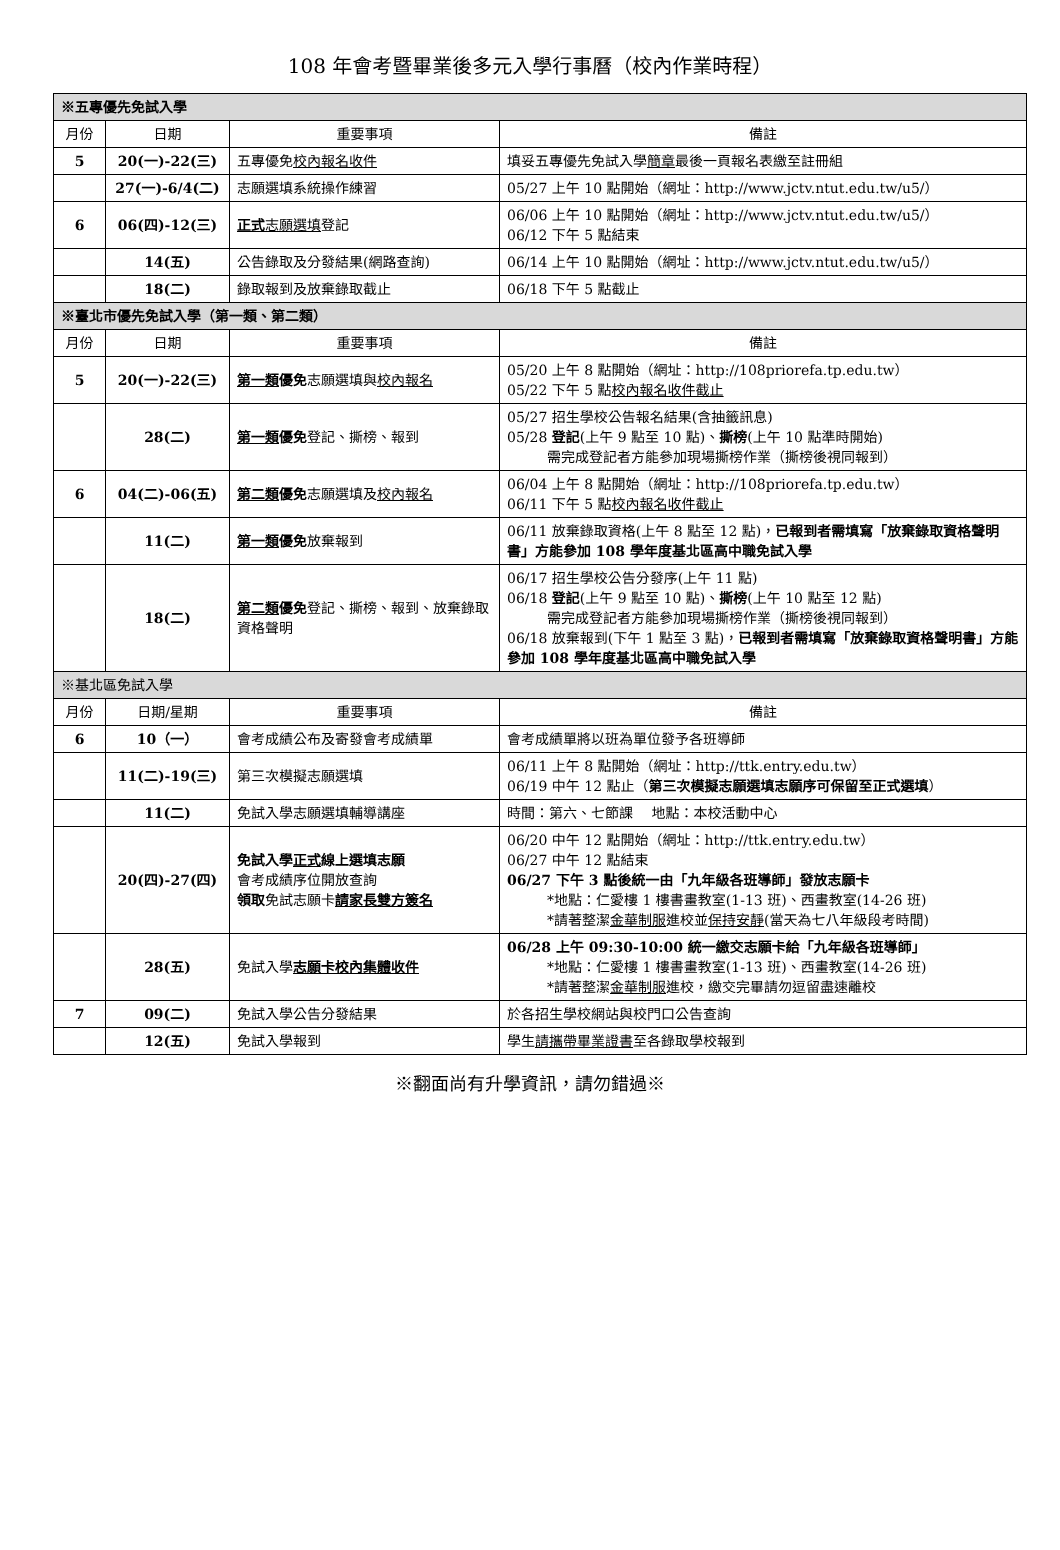108 年會考暨畢業後多元入學行事曆（校內作業時程）
| ※五專優先免試入學 | | | |
| 月份 | 日期 | 重要事項 | 備註 |
| 5 | 20(一)-22(三) | 五專優免 校內報名收件 | 填妥五專優先免試入學 簡章 最後一頁報名表繳至註冊組 |
| | 27(一)-6/4(二) | 志願選填系統操作練習 | 05/27 上午 10 點開始（網址：http://www.jctv.ntut.edu.tw/u5/） |
| 6 | 06(四)-12(三) | 正式 志願選填 登記 | 06/06 上午 10 點開始（網址：http://www.jctv.ntut.edu.tw/u5/） 06/12 下午 5 點結束 |
| | 14(五) | 公告錄取及分發結果(網路查詢) | 06/14 上午 10 點開始（網址：http://www.jctv.ntut.edu.tw/u5/） |
| | 18(二) | 錄取報到及放棄錄取截止 | 06/18 下午 5 點截止 |
| ※臺北市優先免試入學（第一類、第二類） | | | |
| 月份 | 日期 | 重要事項 | 備註 |
| 5 | 20(一)-22(三) | 第一類 優免 志願選填與 校內報名 | 05/20 上午 8 點開始（網址：http://108priorefa.tp.edu.tw） 05/22 下午 5 點 校內報名收件截止 |
| | 28(二) | 第一類 優免 登記、撕榜、報到 | 05/27 招生學校公告報名結果(含抽籤訊息) 05/28 登記 (上午 9 點至 10 點)、 撕榜 (上午 10 點準時開始) 需完成登記者方能參加現場撕榜作業（撕榜後視同報到） |
| 6 | 04(二)-06(五) | 第二類 優免 志願選填及 校內報名 | 06/04 上午 8 點開始（網址：http://108priorefa.tp.edu.tw） 06/11 下午 5 點 校內報名收件截止 |
| | 11(二) | 第一類 優免 放棄報到 | 06/11 放棄錄取資格(上午 8 點至 12 點)， 已報到者需填寫「放棄錄取資格聲明書」方能參加 108 學年度基北區高中職免試入學 |
| | 18(二) | 第二類 優免 登記、撕榜、報到、放棄錄取資格聲明 | 06/17 招生學校公告分發序(上午 11 點) 06/18 登記 (上午 9 點至 10 點)、 撕榜 (上午 10 點至 12 點) 需完成登記者方能參加現場撕榜作業（撕榜後視同報到） 06/18 放棄報到(下午 1 點至 3 點)， 已報到者需填寫「放棄錄取資格聲明書」方能參加 108 學年度基北區高中職免試入學 |
| ※基北區免試入學 | | | |
| 月份 | 日期/星期 | 重要事項 | 備註 |
| 6 | 10（一） | 會考成績公布及寄發會考成績單 | 會考成績單將以班為單位發予各班導師 |
| | 11(二)-19(三) | 第三次模擬志願選填 | 06/11 上午 8 點開始（網址：http://ttk.entry.edu.tw） 06/19 中午 12 點止（ 第三次模擬志願選填志願序可保留至正式選填 ） |
| | 11(二) | 免試入學志願選填輔導講座 | 時間：第六、七節課 地點：本校活動中心 |
| | 20(四)-27(四) | 免試入學 正式 線上選填志願 會考成績序位開放查詢 領取 免試志願卡 請家長雙方簽名 | 06/20 中午 12 點開始（網址：http://ttk.entry.edu.tw） 06/27 中午 12 點結束 06/27 下午 3 點後統一由「九年級各班導師」發放志願卡 *地點：仁愛樓 1 樓書畫教室(1-13 班)、西畫教室(14-26 班) *請著整潔 金華制服 進校並 保持安靜 (當天為七八年級段考時間) |
| | 28(五) | 免試入學 志願卡校內集體收件 | 06/28 上午 09:30-10:00 統一繳交志願卡給「九年級各班導師」 *地點：仁愛樓 1 樓書畫教室(1-13 班)、西畫教室(14-26 班) *請著整潔 金華制服 進校，繳交完畢請勿逗留盡速離校 |
| 7 | 09(二) | 免試入學公告分發結果 | 於各招生學校網站與校門口公告查詢 |
| | 12(五) | 免試入學報到 | 學生 請攜帶畢業證書 至各錄取學校報到 |
※翻面尚有升學資訊，請勿錯過※